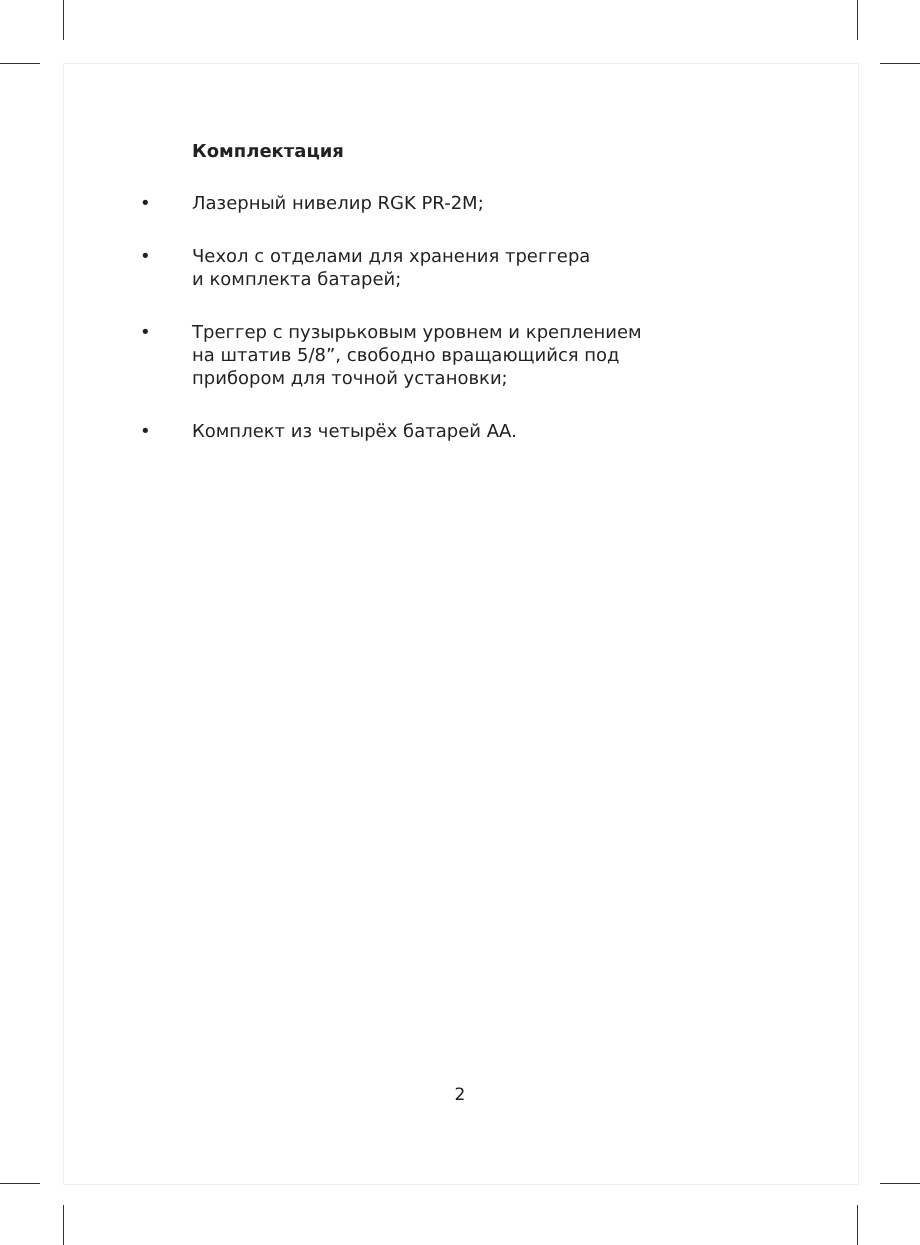Комплектация
• Лазерный нивелир RGK PR-2M;
• Чехол с отделами для хранения треггера
и комплекта батарей;
• Треггер с пузырьковым уровнем и креплением
на штатив 5/8”, свободно вращающийся под
прибором для точной установки;
• Комплект из четырёх батарей АА.
2